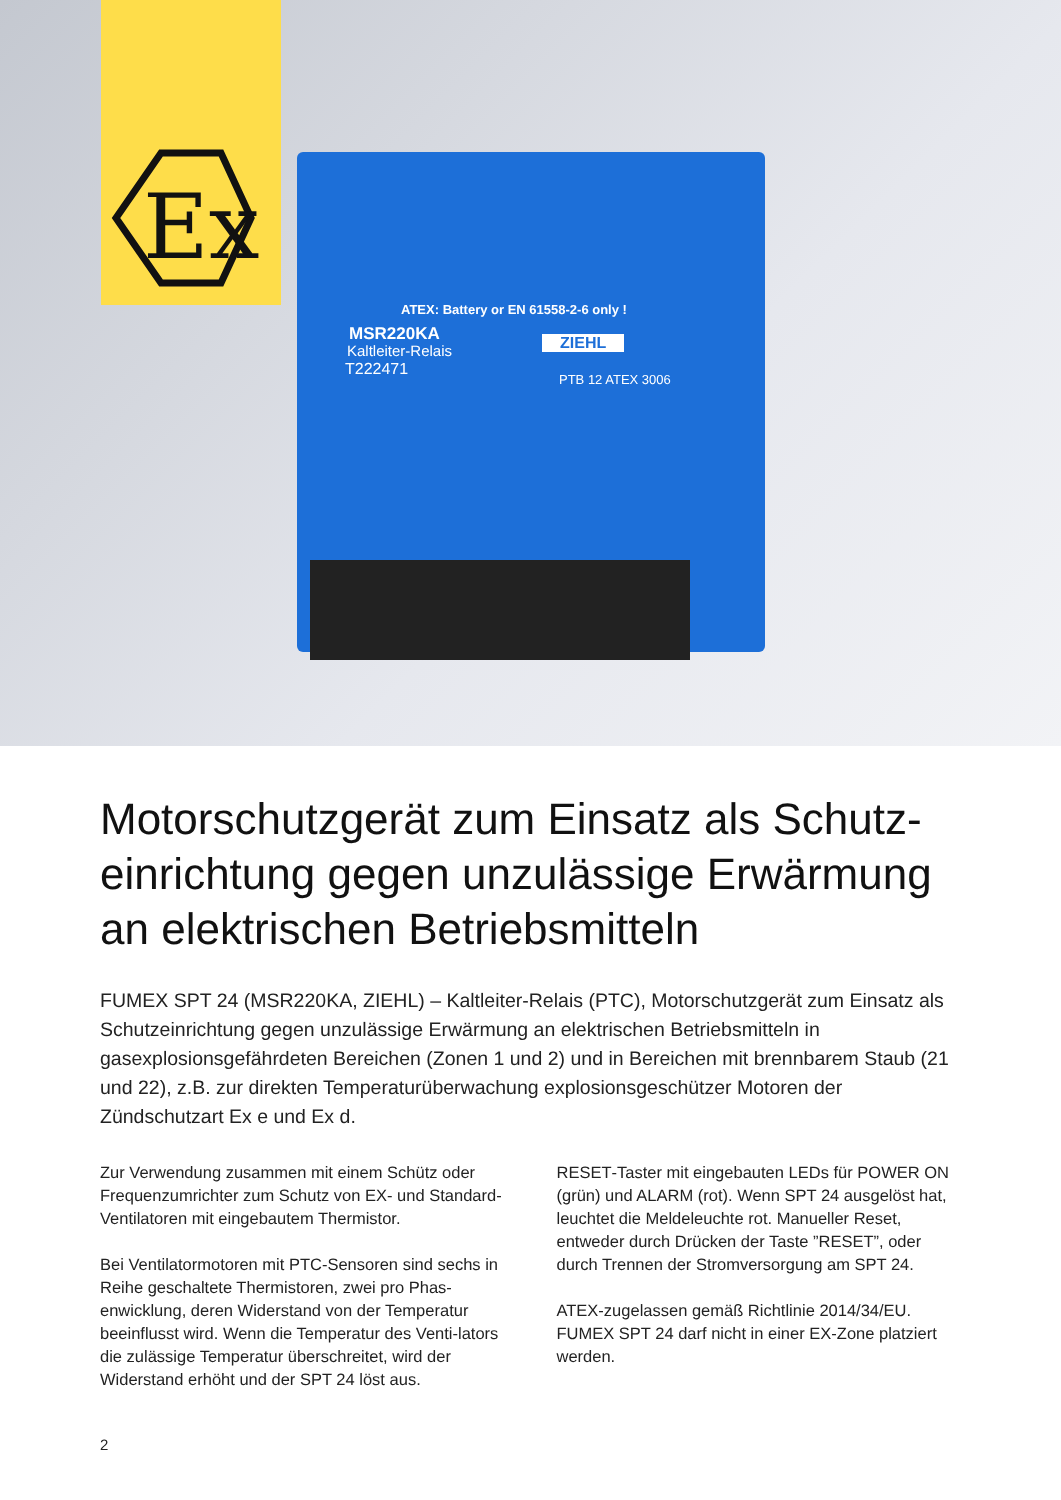Ex
ATEX: Battery or EN 61558-2-6 only !
MSR220KA
Kaltleiter-Relais
T222471
ZIEHL
PTB 12 ATEX 3006
Motorschutzgerät zum Einsatz als Schutz-einrichtung gegen unzulässige Erwärmung an elektrischen Betriebsmitteln
FUMEX SPT 24 (MSR220KA, ZIEHL) – Kaltleiter-Relais (PTC), Motorschutzgerät zum Einsatz als Schutzeinrichtung gegen unzulässige Erwärmung an elektrischen Betriebsmitteln in gasexplosionsgefährdeten Bereichen (Zonen 1 und 2) und in Bereichen mit brennbarem Staub (21 und 22), z.B. zur direkten Temperaturüberwachung explosionsgeschützer Motoren der Zündschutzart Ex e und Ex d.
Zur Verwendung zusammen mit einem Schütz oder Frequenzumrichter zum Schutz von EX- und Standard-Ventilatoren mit eingebautem Thermistor.
Bei Ventilatormotoren mit PTC-Sensoren sind sechs in Reihe geschaltete Thermistoren, zwei pro Phas-enwicklung, deren Widerstand von der Temperatur beeinflusst wird. Wenn die Temperatur des Venti-lators die zulässige Temperatur überschreitet, wird der Widerstand erhöht und der SPT 24 löst aus.
RESET-Taster mit eingebauten LEDs für POWER ON (grün) und ALARM (rot). Wenn SPT 24 ausgelöst hat, leuchtet die Meldeleuchte rot. Manueller Reset, entweder durch Drücken der Taste ”RESET”, oder durch Trennen der Stromversorgung am SPT 24.
ATEX-zugelassen gemäß Richtlinie 2014/34/EU. FUMEX SPT 24 darf nicht in einer EX-Zone platziert werden.
2